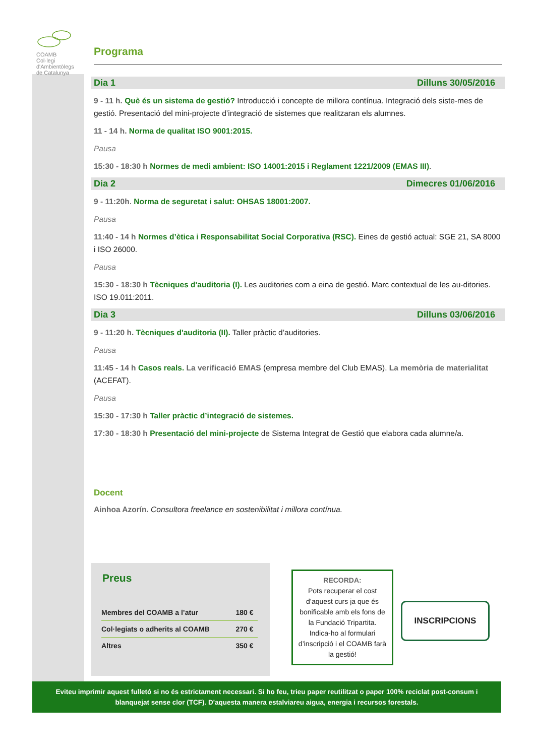COAMB
Col·legi d'Ambientòlegs
de Catalunya
Programa
Dia 1 Dilluns 30/05/2016
9 - 11 h. Què és un sistema de gestió? Introducció i concepte de millora contínua. Integració dels siste-mes de gestió. Presentació del mini-projecte d’integració de sistemes que realitzaran els alumnes.
11 - 14 h. Norma de qualitat ISO 9001:2015.
Pausa
15:30 - 18:30 h Normes de medi ambient: ISO 14001:2015 i Reglament 1221/2009 (EMAS III).
Dia 2 Dimecres 01/06/2016
9 - 11:20h. Norma de seguretat i salut: OHSAS 18001:2007.
Pausa
11:40 - 14 h Normes d’ètica i Responsabilitat Social Corporativa (RSC). Eines de gestió actual: SGE 21, SA 8000 i ISO 26000.
Pausa
15:30 - 18:30 h Tècniques d'auditoria (I). Les auditories com a eina de gestió. Marc contextual de les au-ditories. ISO 19.011:2011.
Dia 3 Dilluns 03/06/2016
9 - 11:20 h. Tècniques d'auditoria (II). Taller pràctic d’auditories.
Pausa
11:45 - 14 h Casos reals. La verificació EMAS (empresa membre del Club EMAS). La memòria de materialitat (ACEFAT).
Pausa
15:30 - 17:30 h Taller pràctic d’integració de sistemes.
17:30 - 18:30 h Presentació del mini-projecte de Sistema Integrat de Gestió que elabora cada alumne/a.
Docent
Ainhoa Azorín. Consultora freelance en sostenibilitat i millora contínua.
Preus
| Membres del COAMB a l’atur | 180 € |
| Col·legiats o adherits al COAMB | 270 € |
| Altres | 350 € |
RECORDA:
Pots recuperar el cost d’aquest curs ja que és bonificable amb els fons de la Fundació Tripartita. Indica-ho al formulari d’inscripció i el COAMB farà la gestió!
INSCRIPCIONS
Eviteu imprimir aquest fulletó si no és estrictament necessari. Si ho feu, trieu paper reutilitzat o paper 100% reciclat post-consum i
blanquejat sense clor (TCF). D'aquesta manera estalviareu aigua, energia i recursos forestals.